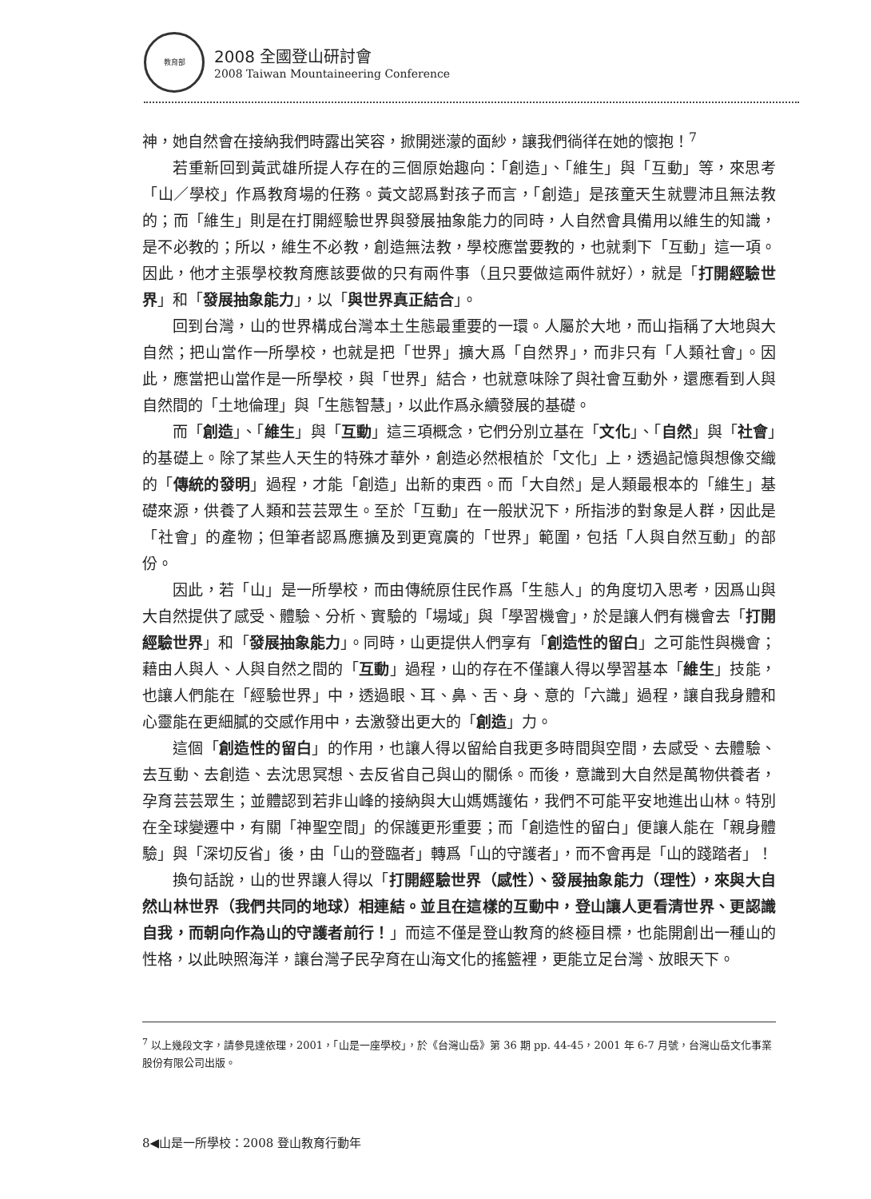教育部
2008 全國登山研討會
2008 Taiwan Mountaineering Conference
神，她自然會在接納我們時露出笑容，掀開迷濛的面紗，讓我們徜徉在她的懷抱！<sup>7</sup>
若重新回到黃武雄所提人存在的三個原始趣向：「創造」、「維生」與「互動」等，來思考「山／學校」作爲教育場的任務。黃文認爲對孩子而言，「創造」是孩童天生就豐沛且無法教的；而「維生」則是在打開經驗世界與發展抽象能力的同時，人自然會具備用以維生的知識，是不必教的；所以，維生不必教，創造無法教，學校應當要教的，也就剩下「互動」這一項。因此，他才主張學校教育應該要做的只有兩件事（且只要做這兩件就好），就是「打開經驗世界」和「發展抽象能力」，以「與世界真正結合」。
回到台灣，山的世界構成台灣本土生態最重要的一環。人屬於大地，而山指稱了大地與大自然；把山當作一所學校，也就是把「世界」擴大爲「自然界」，而非只有「人類社會」。因此，應當把山當作是一所學校，與「世界」結合，也就意味除了與社會互動外，還應看到人與自然間的「土地倫理」與「生態智慧」，以此作爲永續發展的基礎。
而「創造」、「維生」與「互動」這三項概念，它們分別立基在「文化」、「自然」與「社會」的基礎上。除了某些人天生的特殊才華外，創造必然根植於「文化」上，透過記憶與想像交織的「傳統的發明」過程，才能「創造」出新的東西。而「大自然」是人類最根本的「維生」基礎來源，供養了人類和芸芸眾生。至於「互動」在一般狀況下，所指涉的對象是人群，因此是「社會」的產物；但筆者認爲應擴及到更寬廣的「世界」範圍，包括「人與自然互動」的部份。
因此，若「山」是一所學校，而由傳統原住民作爲「生態人」的角度切入思考，因爲山與大自然提供了感受、體驗、分析、實驗的「場域」與「學習機會」，於是讓人們有機會去「打開經驗世界」和「發展抽象能力」。同時，山更提供人們享有「創造性的留白」之可能性與機會；藉由人與人、人與自然之間的「互動」過程，山的存在不僅讓人得以學習基本「維生」技能，也讓人們能在「經驗世界」中，透過眼、耳、鼻、舌、身、意的「六識」過程，讓自我身體和心靈能在更細膩的交感作用中，去激發出更大的「創造」力。
這個「創造性的留白」的作用，也讓人得以留給自我更多時間與空間，去感受、去體驗、去互動、去創造、去沈思冥想、去反省自己與山的關係。而後，意識到大自然是萬物供養者，孕育芸芸眾生；並體認到若非山峰的接納與大山媽媽護佑，我們不可能平安地進出山林。特別在全球變遷中，有關「神聖空間」的保護更形重要；而「創造性的留白」便讓人能在「親身體驗」與「深切反省」後，由「山的登臨者」轉爲「山的守護者」，而不會再是「山的踐踏者」！
換句話說，山的世界讓人得以「打開經驗世界（感性）、發展抽象能力（理性），來與大自然山林世界（我們共同的地球）相連結。並且在這樣的互動中，登山讓人更看清世界、更認識自我，而朝向作為山的守護者前行！」而這不僅是登山教育的終極目標，也能開創出一種山的性格，以此映照海洋，讓台灣子民孕育在山海文化的搖籃裡，更能立足台灣、放眼天下。
<sup>7</sup> 以上幾段文字，請參見達依理，2001，「山是一座學校」，於《台灣山岳》第 36 期 pp. 44-45，2001 年 6-7 月號，台灣山岳文化事業股份有限公司出版。
8◀山是一所學校：2008 登山教育行動年